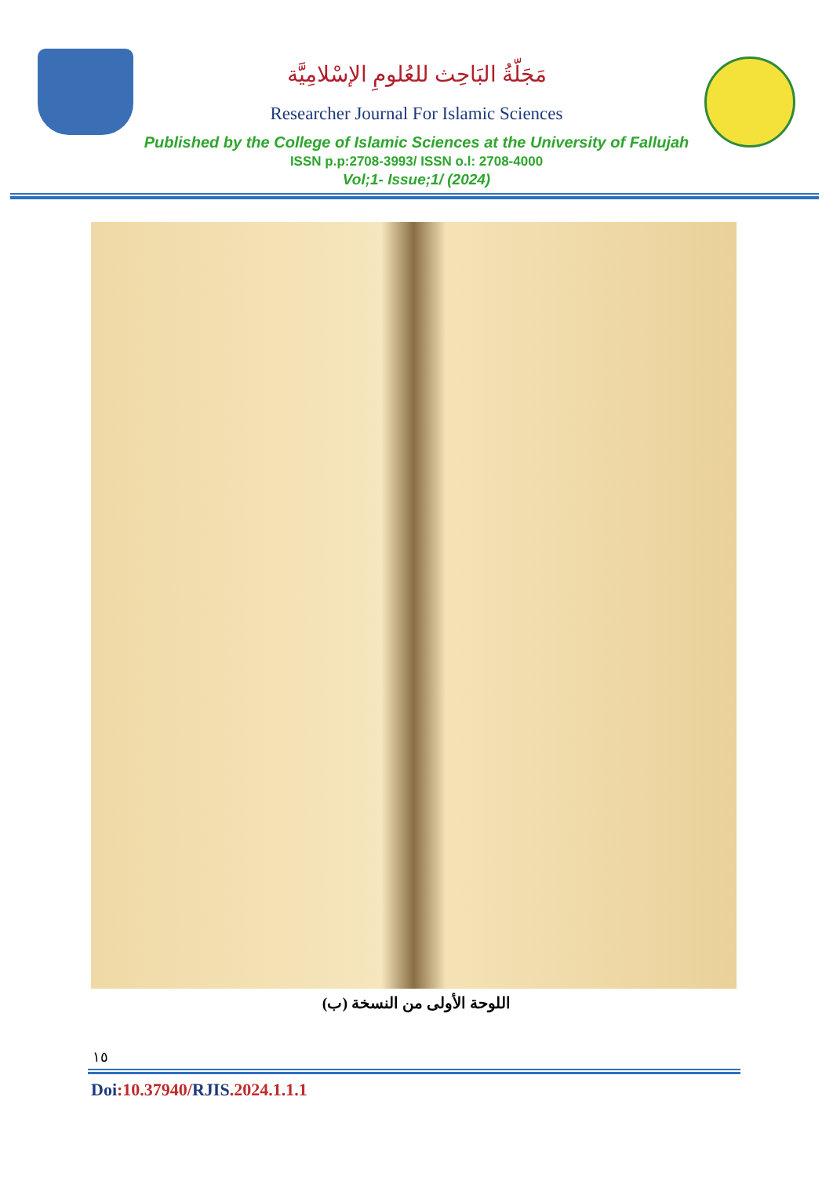مَجَلّةُ البَاحِث للعُلومِ الإسْلامِيَّة
Researcher Journal For Islamic Sciences
Published by the College of Islamic Sciences at the University of Fallujah
ISSN p.p:2708-3993/ ISSN o.l: 2708-4000
Vol;1- Issue;1/ (2024)
اللوحة الأولى من النسخة (ب)
١٥
Doi:10.37940/RJIS.2024.1.1.1